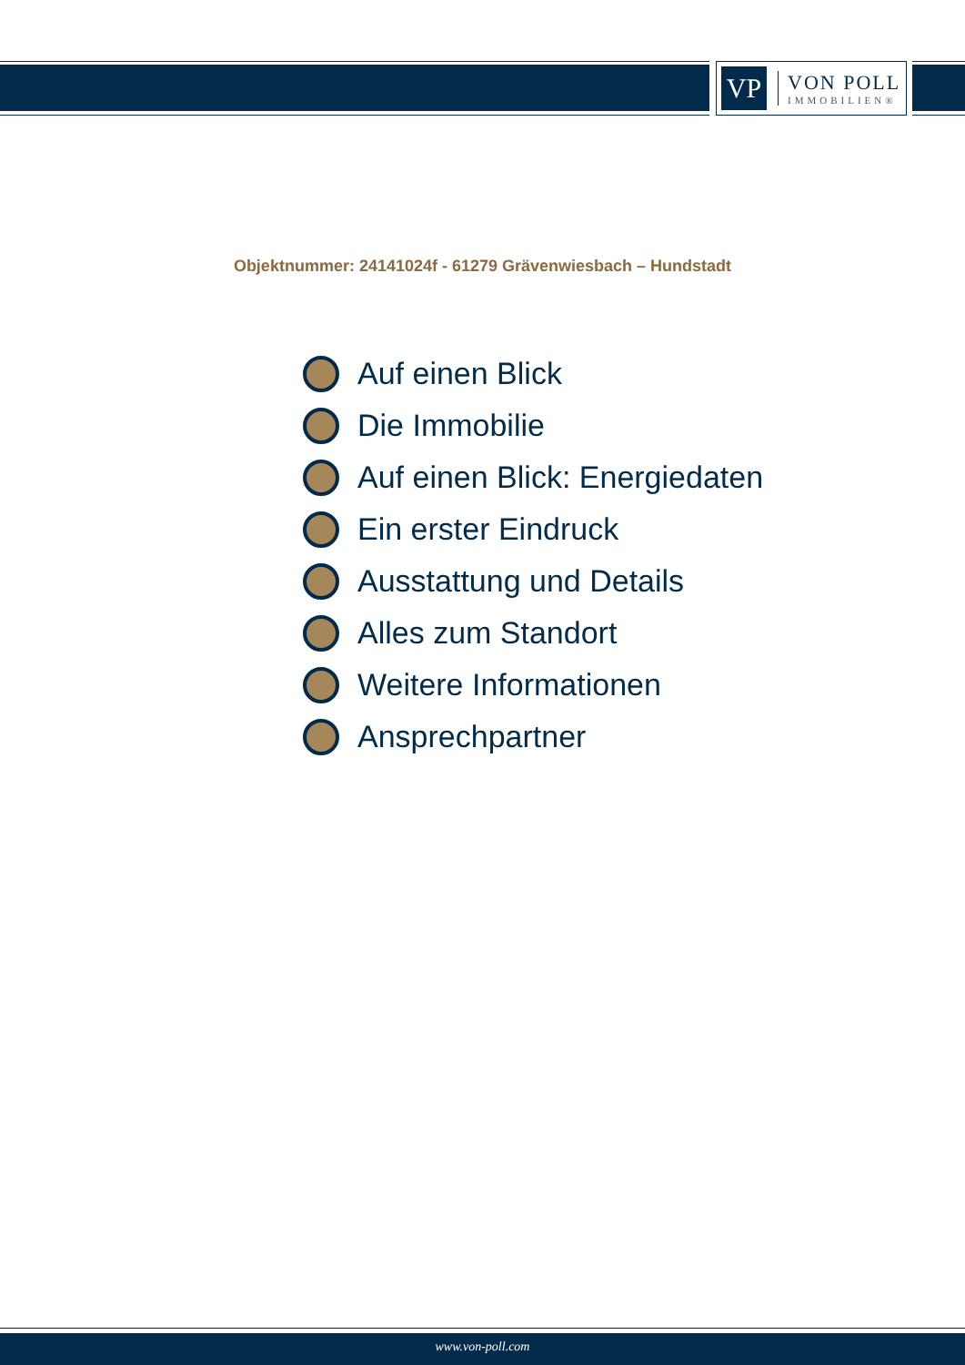VP
VON POLL
IMMOBILIEN®
Objektnummer: 24141024f - 61279 Grävenwiesbach – Hundstadt
Auf einen Blick
Die Immobilie
Auf einen Blick: Energiedaten
Ein erster Eindruck
Ausstattung und Details
Alles zum Standort
Weitere Informationen
Ansprechpartner
www.von-poll.com